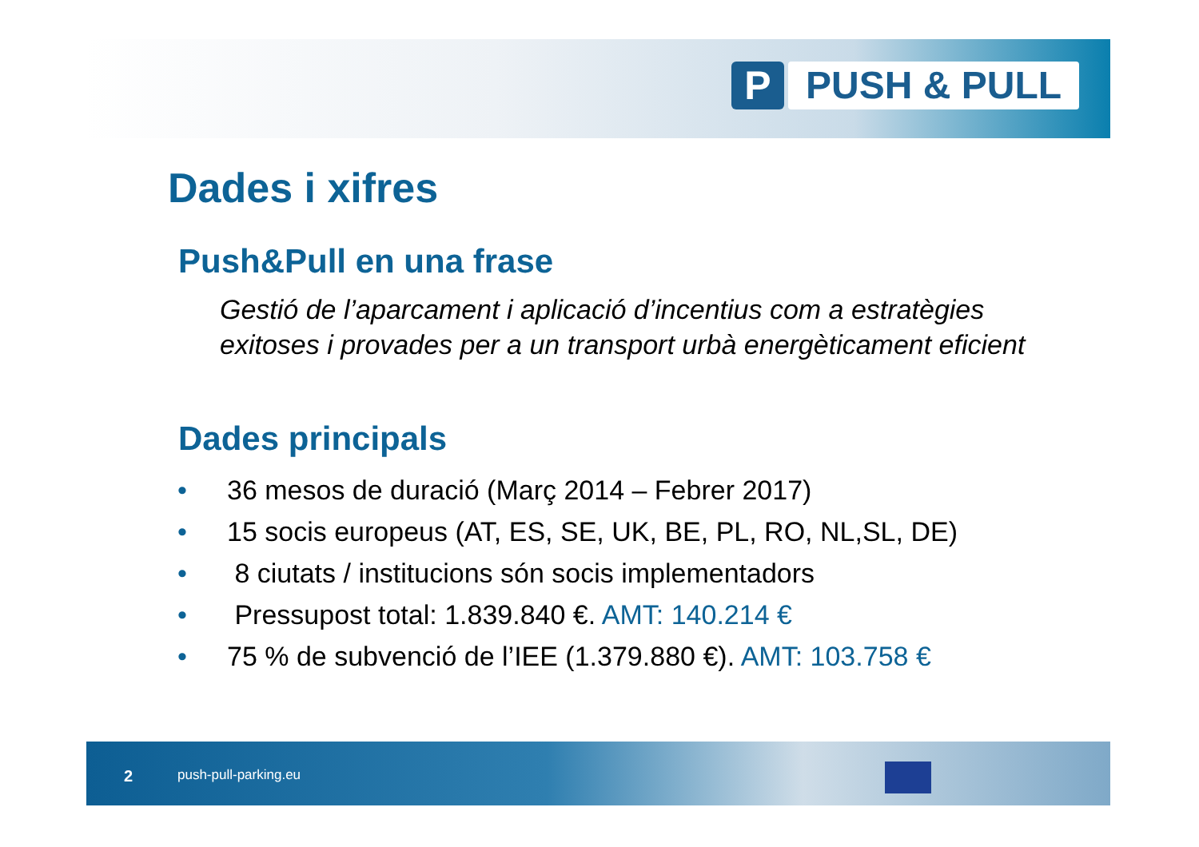P PUSH & PULL
Dades i xifres
Push&Pull en una frase
Gestió de l’aparcament i aplicació d’incentius com a estratègies exitoses i provades per a un transport urbà energèticament eficient
Dades principals
• 36 mesos de duració (Març 2014 – Febrer 2017)
• 15 socis europeus (AT, ES, SE, UK, BE, PL, RO, NL,SL, DE)
• 8 ciutats / institucions són socis implementadors
• Pressupost total: 1.839.840 €. AMT: 140.214 €
• 75 % de subvenció de l’IEE (1.379.880 €). AMT: 103.758 €
2 push-pull-parking.eu